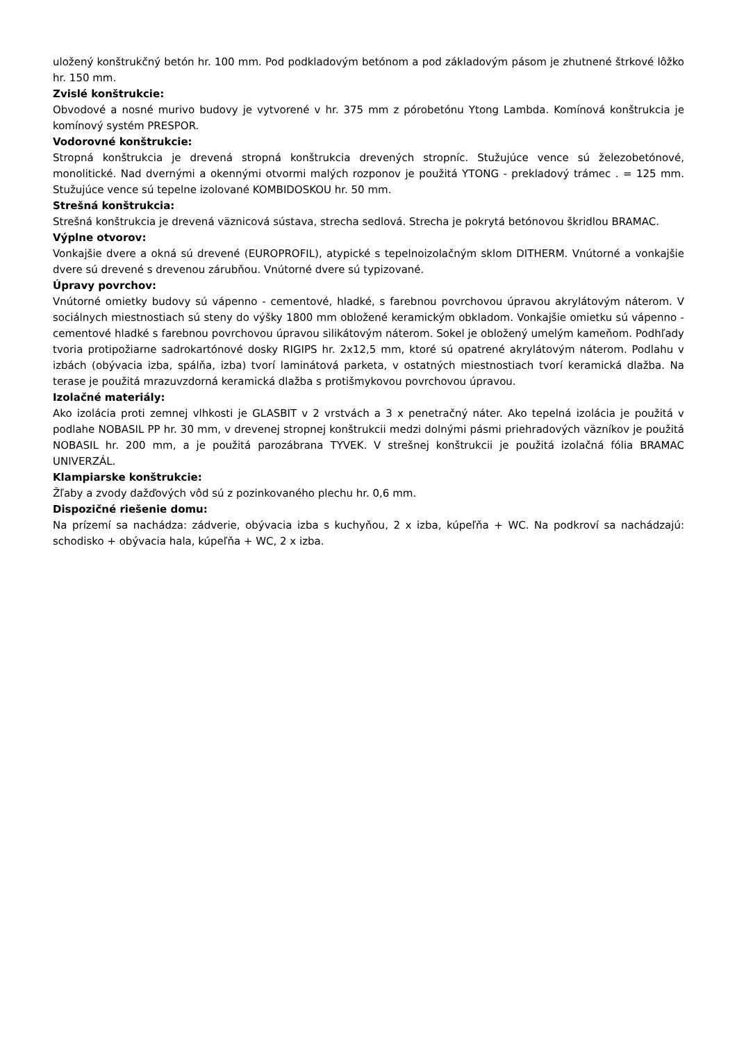uložený konštrukčný betón hr. 100 mm. Pod podkladovým betónom a pod základovým pásom je zhutnené štrkové lôžko hr. 150 mm.
Zvislé konštrukcie:
Obvodové a nosné murivo budovy je vytvorené v hr. 375 mm z pórobetónu Ytong Lambda. Komínová konštrukcia je komínový systém PRESPOR.
Vodorovné konštrukcie:
Stropná konštrukcia je drevená stropná konštrukcia drevených stropníc. Stužujúce vence sú železobetónové, monolitické. Nad dvernými a okennými otvormi malých rozponov je použitá YTONG - prekladový trámec . = 125 mm. Stužujúce vence sú tepelne izolované KOMBIDOSKOU hr. 50 mm.
Strešná konštrukcia:
Strešná konštrukcia je drevená väznicová sústava, strecha sedlová. Strecha je pokrytá betónovou škridlou BRAMAC.
Výplne otvorov:
Vonkajšie dvere a okná sú drevené (EUROPROFIL), atypické s tepelnoizolačným sklom DITHERM. Vnútorné a vonkajšie dvere sú drevené s drevenou zárubňou. Vnútorné dvere sú typizované.
Úpravy povrchov:
Vnútorné omietky budovy sú vápenno - cementové, hladké, s farebnou povrchovou úpravou akrylátovým náterom. V sociálnych miestnostiach sú steny do výšky 1800 mm obložené keramickým obkladom. Vonkajšie omietku sú vápenno - cementové hladké s farebnou povrchovou úpravou silikátovým náterom. Sokel je obložený umelým kameňom. Podhľady tvoria protipožiarne sadrokartónové dosky RIGIPS hr. 2x12,5 mm, ktoré sú opatrené akrylátovým náterom. Podlahu v izbách (obývacia izba, spálňa, izba) tvorí laminátová parketa, v ostatných miestnostiach tvorí keramická dlažba. Na terase je použitá mrazuvzdorná keramická dlažba s protišmykovou povrchovou úpravou.
Izolačné materiály:
Ako izolácia proti zemnej vlhkosti je GLASBIT v 2 vrstvách a 3 x penetračný náter. Ako tepelná izolácia je použitá v podlahe NOBASIL PP hr. 30 mm, v drevenej stropnej konštrukcii medzi dolnými pásmi priehradových väzníkov je použitá NOBASIL hr. 200 mm, a je použitá parozábrana TYVEK. V strešnej konštrukcii je použitá izolačná fólia BRAMAC UNIVERZÁL.
Klampiarske konštrukcie:
Žľaby a zvody dažďových vôd sú z pozinkovaného plechu hr. 0,6 mm.
Dispozičné riešenie domu:
Na prízemí sa nachádza: zádverie, obývacia izba s kuchyňou, 2 x izba, kúpeľňa + WC. Na podkroví sa nachádzajú: schodisko + obývacia hala, kúpeľňa + WC, 2 x izba.